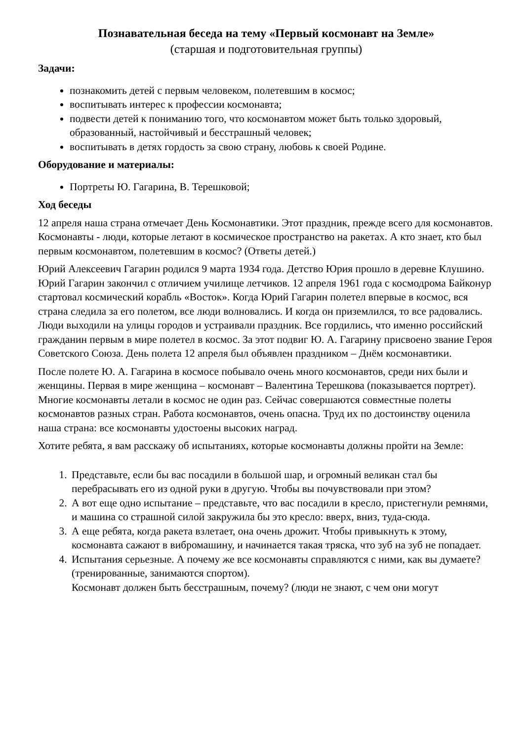Познавательная беседа на тему «Первый космонавт на Земле»
(старшая и подготовительная группы)
Задачи:
познакомить детей с первым человеком, полетевшим в космос;
воспитывать интерес к профессии космонавта;
подвести детей к пониманию того, что космонавтом может быть только здоровый, образованный, настойчивый и бесстрашный человек;
воспитывать в детях гордость за свою страну, любовь к своей Родине.
Оборудование и материалы:
Портреты Ю. Гагарина, В. Терешковой;
Ход беседы
12 апреля наша страна отмечает День Космонавтики. Этот праздник, прежде всего для космонавтов. Космонавты - люди, которые летают в космическое пространство на ракетах. А кто знает, кто был первым космонавтом, полетевшим в космос? (Ответы детей.)
Юрий Алексеевич Гагарин родился 9 марта 1934 года. Детство Юрия прошло в деревне Клушино. Юрий Гагарин закончил с отличием училище летчиков. 12 апреля 1961 года с космодрома Байконур стартовал космический корабль «Восток». Когда Юрий Гагарин полетел впервые в космос, вся страна следила за его полетом, все люди волновались. И когда он приземлился, то все радовались. Люди выходили на улицы городов и устраивали праздник. Все гордились, что именно российский гражданин первым в мире полетел в космос. За этот подвиг Ю. А. Гагарину присвоено звание Героя Советского Союза. День полета 12 апреля был объявлен праздником – Днём космонавтики.
После полете Ю. А. Гагарина в космосе побывало очень много космонавтов, среди них были и женщины. Первая в мире женщина – космонавт – Валентина Терешкова (показывается портрет). Многие космонавты летали в космос не один раз. Сейчас совершаются совместные полеты космонавтов разных стран. Работа космонавтов, очень опасна. Труд их по достоинству оценила наша страна: все космонавты удостоены высоких наград.
Хотите ребята, я вам расскажу об испытаниях, которые космонавты должны пройти на Земле:
1. Представьте, если бы вас посадили в большой шар, и огромный великан стал бы перебрасывать его из одной руки в другую. Чтобы вы почувствовали при этом?
2. А вот еще одно испытание – представьте, что вас посадили в кресло, пристегнули ремнями, и машина со страшной силой закружила бы это кресло: вверх, вниз, туда-сюда.
3. А еще ребята, когда ракета взлетает, она очень дрожит. Чтобы привыкнуть к этому, космонавта сажают в вибромашину, и начинается такая тряска, что зуб на зуб не попадает.
4. Испытания серьезные. А почему же все космонавты справляются с ними, как вы думаете? (тренированные, занимаются спортом).
Космонавт должен быть бесстрашным, почему? (люди не знают, с чем они могут